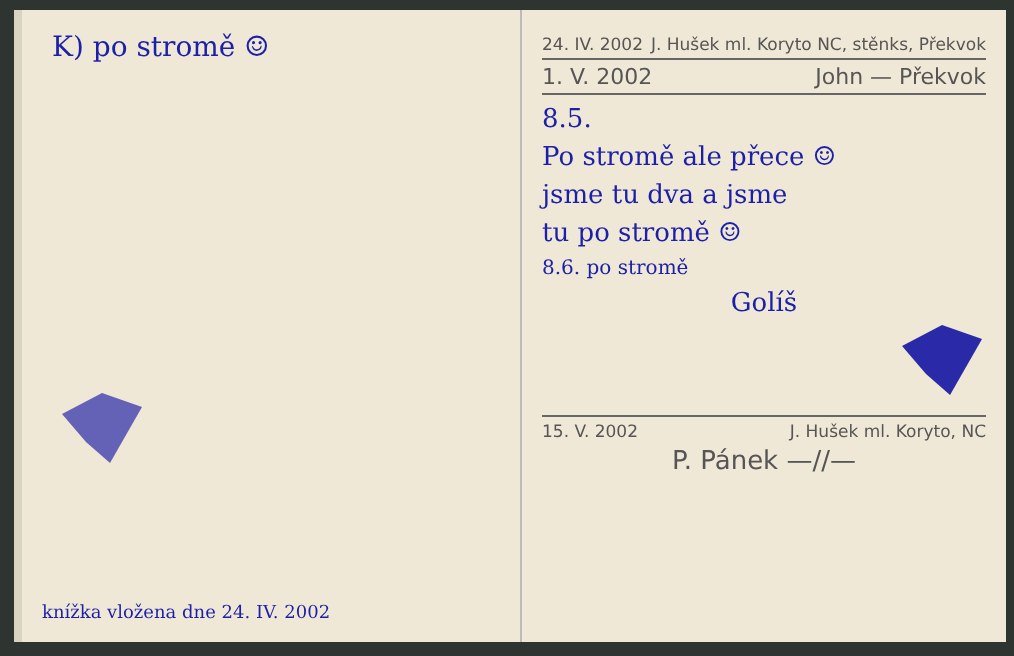K) po stromě ☺
knížka vložena dne 24. IV. 2002
24. IV. 2002 J. Hušek ml. Koryto NC, stěnks, Překvok
1. V. 2002 John — Překvok
8.5.
Po stromě ale přece ☺
jsme tu dva a jsme
tu po stromě ☺
8.6. po stromě
Golíš
15. V. 2002 J. Hušek ml. Koryto, NC
P. Pánek —//—